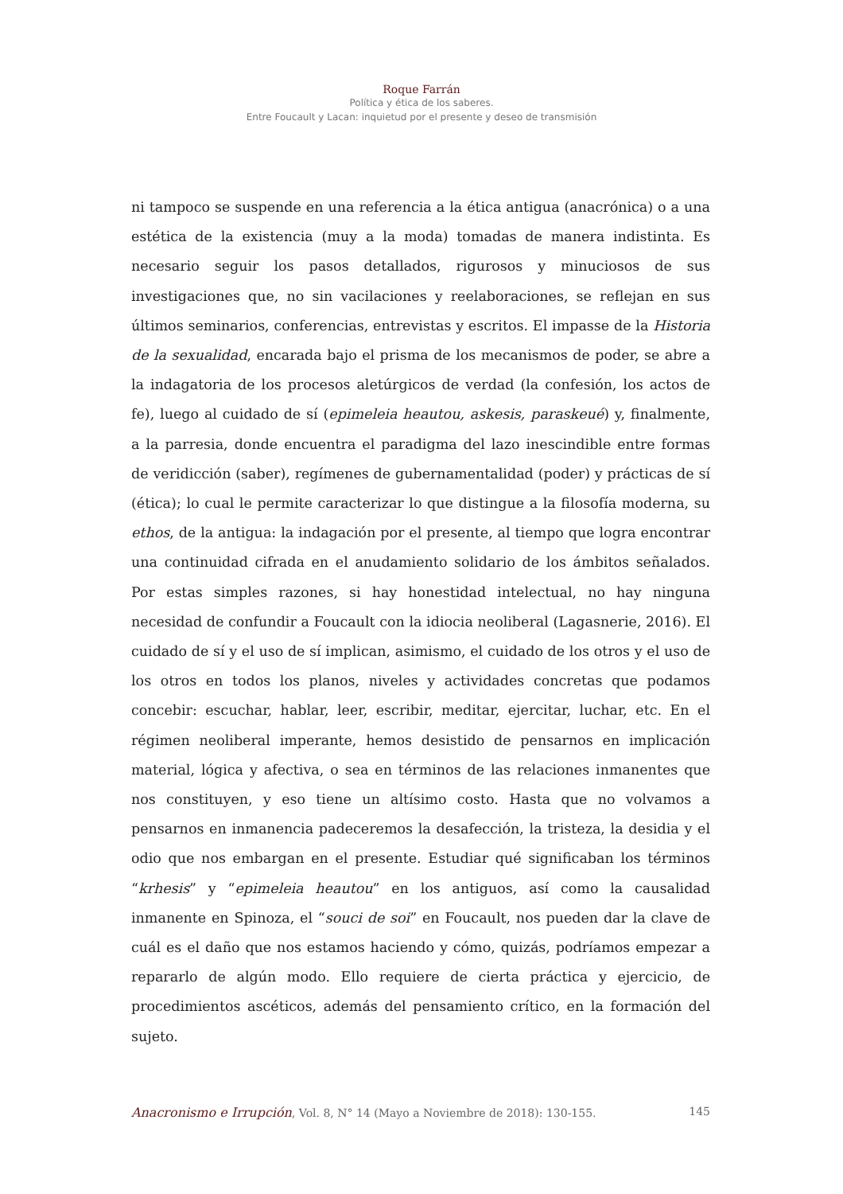Roque Farrán
Política y ética de los saberes.
Entre Foucault y Lacan: inquietud por el presente y deseo de transmisión
ni tampoco se suspende en una referencia a la ética antigua (anacrónica) o a una estética de la existencia (muy a la moda) tomadas de manera indistinta. Es necesario seguir los pasos detallados, rigurosos y minuciosos de sus investigaciones que, no sin vacilaciones y reelaboraciones, se reflejan en sus últimos seminarios, conferencias, entrevistas y escritos. El impasse de la Historia de la sexualidad, encarada bajo el prisma de los mecanismos de poder, se abre a la indagatoria de los procesos aletúrgicos de verdad (la confesión, los actos de fe), luego al cuidado de sí (epimeleia heautou, askesis, paraskeué) y, finalmente, a la parresia, donde encuentra el paradigma del lazo inescindible entre formas de veridicción (saber), regímenes de gubernamentalidad (poder) y prácticas de sí (ética); lo cual le permite caracterizar lo que distingue a la filosofía moderna, su ethos, de la antigua: la indagación por el presente, al tiempo que logra encontrar una continuidad cifrada en el anudamiento solidario de los ámbitos señalados. Por estas simples razones, si hay honestidad intelectual, no hay ninguna necesidad de confundir a Foucault con la idiocia neoliberal (Lagasnerie, 2016). El cuidado de sí y el uso de sí implican, asimismo, el cuidado de los otros y el uso de los otros en todos los planos, niveles y actividades concretas que podamos concebir: escuchar, hablar, leer, escribir, meditar, ejercitar, luchar, etc. En el régimen neoliberal imperante, hemos desistido de pensarnos en implicación material, lógica y afectiva, o sea en términos de las relaciones inmanentes que nos constituyen, y eso tiene un altísimo costo. Hasta que no volvamos a pensarnos en inmanencia padeceremos la desafección, la tristeza, la desidia y el odio que nos embargan en el presente. Estudiar qué significaban los términos “krhesis” y “epimeleia heautou” en los antiguos, así como la causalidad inmanente en Spinoza, el “souci de soi” en Foucault, nos pueden dar la clave de cuál es el daño que nos estamos haciendo y cómo, quizás, podríamos empezar a repararlo de algún modo. Ello requiere de cierta práctica y ejercicio, de procedimientos ascéticos, además del pensamiento crítico, en la formación del sujeto.
Anacronismo e Irrupción, Vol. 8, N° 14 (Mayo a Noviembre de 2018): 130-155. 145